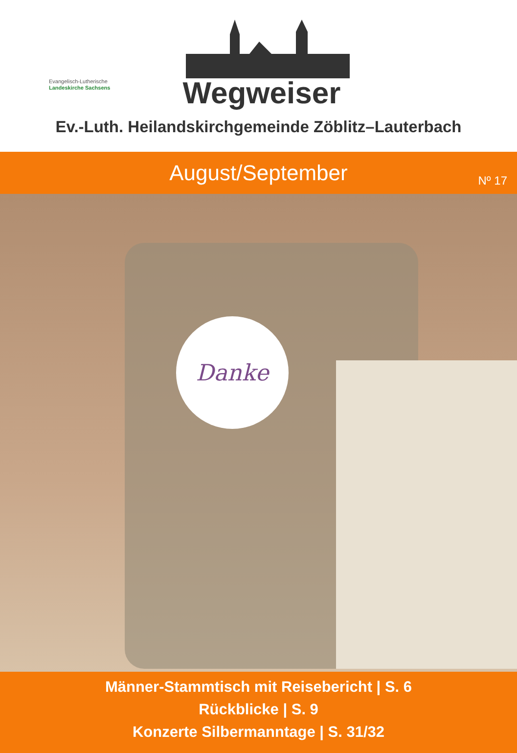Evangelisch-Lutherische
Landeskirche Sachsens
Wegweiser
Ev.-Luth. Heilandskirchgemeinde Zöblitz–Lauterbach
August/September
Nº 17
Danke
Männer-Stammtisch mit Reisebericht | S. 6
Rückblicke | S. 9
Konzerte Silbermanntage | S. 31/32